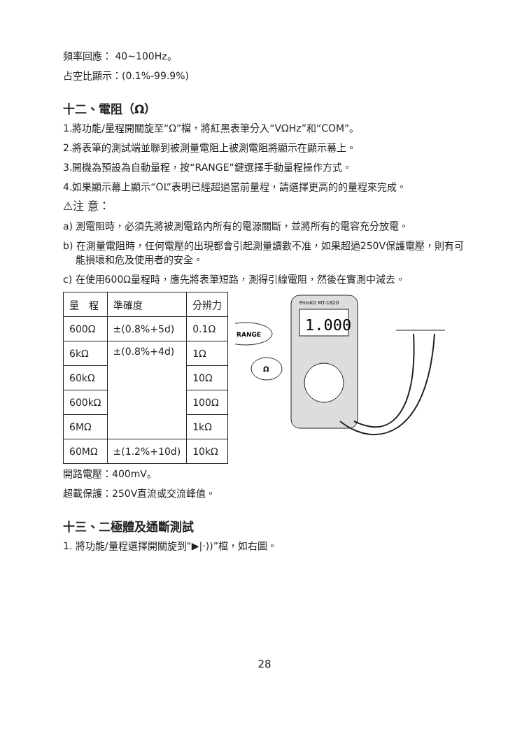頻率回應： 40~100Hz。
占空比顯示：(0.1%-99.9%)
十二、電阻（Ω）
1.將功能/量程開關旋至“Ω”檔，將紅黑表筆分入“VΩHz”和“COM”。
2.將表筆的測試端並聯到被測量電阻上被測電阻將顯示在顯示幕上。
3.開機為預設為自動量程，按“RANGE”鍵選擇手動量程操作方式。
4.如果顯示幕上顯示“OL”表明已經超過當前量程，請選擇更高的的量程來完成。
⚠注 意：
a) 測電阻時，必須先將被測電路内所有的電源關斷，並將所有的電容充分放電。
b) 在測量電阻時，任何電壓的出現都會引起測量讀數不准，如果超過250V保護電壓，則有可能損壞和危及使用者的安全。
c) 在使用600Ω量程時，應先將表筆短路，測得引線電阻，然後在實測中減去。
| 量 程 | 準確度 | 分辨力 |
| 600Ω | ±(0.8%+5d) | 0.1Ω |
| 6kΩ | ±(0.8%+4d) | 1Ω |
| 60kΩ | | 10Ω |
| 600kΩ | | 100Ω |
| 6MΩ | | 1kΩ |
| 60MΩ | ±(1.2%+10d) | 10kΩ |
1.000
ProsKit MT-1820
RANGE
Ω
開路電壓：400mV。
超載保護：250V直流或交流峰值。
十三、二極體及通斷測試
1. 將功能/量程選擇開關旋到“▶|·))”檔，如右圖。
28